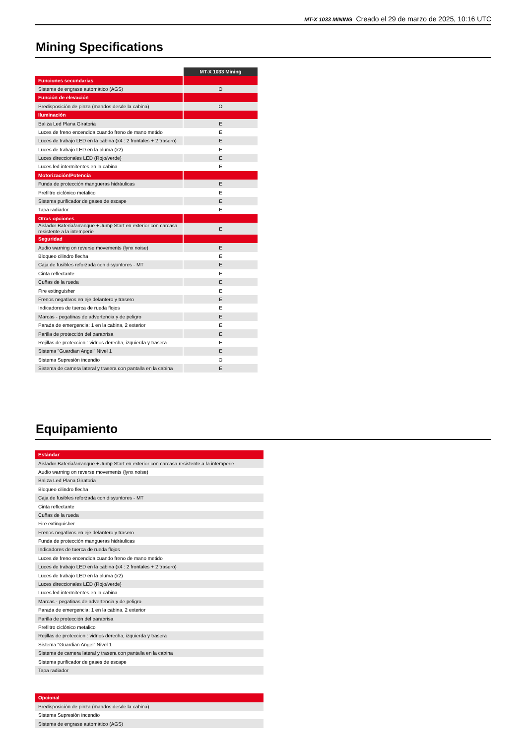MT-X 1033 MINING Creado el 29 de marzo de 2025, 10:16 UTC
Mining Specifications
| | | MT-X 1033 Mining |
| Funciones secundarias | | |
| Sistema de engrase automático (AGS) | | O |
| Función de elevación | | |
| Predisposición de pinza (mandos desde la cabina) | | O |
| Iluminación | | |
| Baliza Led Plana Giratoria | | E |
| Luces de freno encendida cuando freno de mano metido | | E |
| Luces de trabajo LED en la cabina (x4 : 2 frontales + 2 trasero) | | E |
| Luces de trabajo LED en la pluma (x2) | | E |
| Luces direccionales LED (Rojo/verde) | | E |
| Luces led intermitentes en la cabina | | E |
| Motorización/Potencia | | |
| Funda de protección mangueras hidráulicas | | E |
| Prefiltro ciclónico metalico | | E |
| Sistema purificador de gases de escape | | E |
| Tapa radiador | | E |
| Otras opciones | | |
| Aislador Batería/arranque + Jump Start en exterior con carcasa resistente a la intemperie | | E |
| Seguridad | | |
| Audio warning on reverse movements (lynx noise) | | E |
| Bloqueo cilindro flecha | | E |
| Caja de fusibles reforzada con disyuntores - MT | | E |
| Cinta reflectante | | E |
| Cuñas de la rueda | | E |
| Fire extinguisher | | E |
| Frenos negativos en eje delantero y trasero | | E |
| Indicadores de tuerca de rueda flojos | | E |
| Marcas - pegatinas de advertencia y de peligro | | E |
| Parada de emergencia: 1 en la cabina, 2 exterior | | E |
| Parilla de protección del parabrisa | | E |
| Rejillas de proteccion : vidrios derecha, izquierda y trasera | | E |
| Sistema "Guardian Angel" Nivel 1 | | E |
| Sistema Supresión incendio | | O |
| Sistema de camera lateral y trasera con pantalla en la cabina | | E |
Equipamiento
| Estándar |
| Aislador Batería/arranque + Jump Start en exterior con carcasa resistente a la intemperie |
| Audio warning on reverse movements (lynx noise) |
| Baliza Led Plana Giratoria |
| Bloqueo cilindro flecha |
| Caja de fusibles reforzada con disyuntores - MT |
| Cinta reflectante |
| Cuñas de la rueda |
| Fire extinguisher |
| Frenos negativos en eje delantero y trasero |
| Funda de protección mangueras hidráulicas |
| Indicadores de tuerca de rueda flojos |
| Luces de freno encendida cuando freno de mano metido |
| Luces de trabajo LED en la cabina (x4 : 2 frontales + 2 trasero) |
| Luces de trabajo LED en la pluma (x2) |
| Luces direccionales LED (Rojo/verde) |
| Luces led intermitentes en la cabina |
| Marcas - pegatinas de advertencia y de peligro |
| Parada de emergencia: 1 en la cabina, 2 exterior |
| Parilla de protección del parabrisa |
| Prefiltro ciclónico metalico |
| Rejillas de proteccion : vidrios derecha, izquierda y trasera |
| Sistema "Guardian Angel" Nivel 1 |
| Sistema de camera lateral y trasera con pantalla en la cabina |
| Sistema purificador de gases de escape |
| Tapa radiador |
| Opcional |
| Predisposición de pinza (mandos desde la cabina) |
| Sistema Supresión incendio |
| Sistema de engrase automático (AGS) |